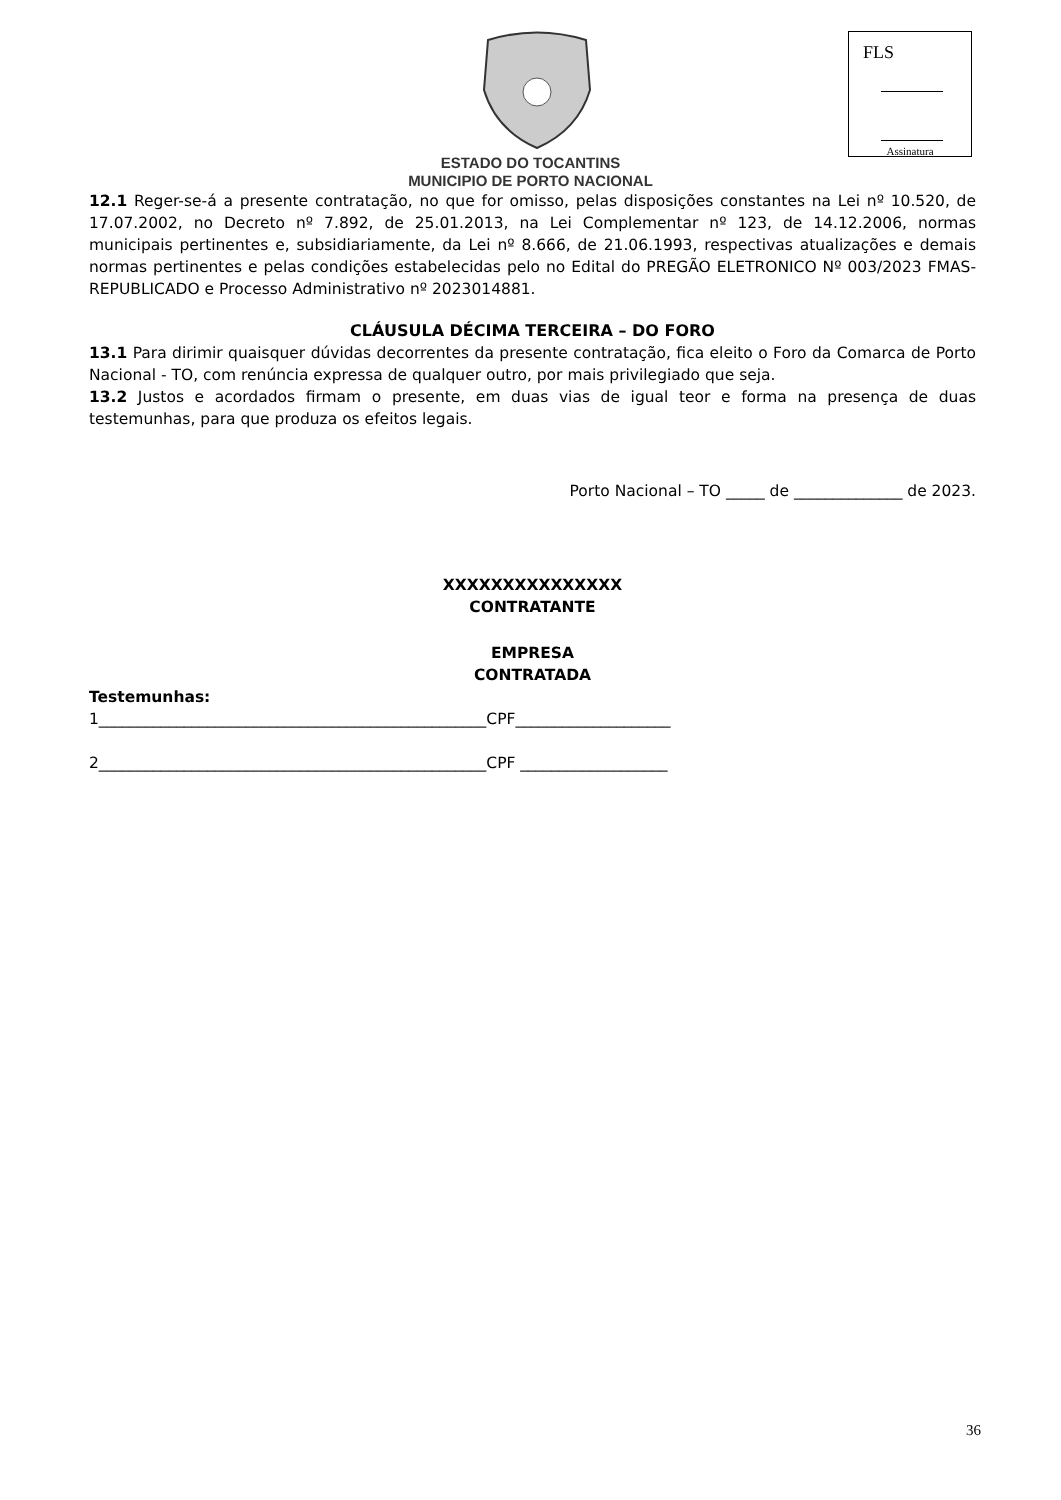FLS
Assinatura
ESTADO DO TOCANTINS
MUNICIPIO DE PORTO NACIONAL
12.1 Reger-se-á a presente contratação, no que for omisso, pelas disposições constantes na Lei nº 10.520, de 17.07.2002, no Decreto nº 7.892, de 25.01.2013, na Lei Complementar nº 123, de 14.12.2006, normas municipais pertinentes e, subsidiariamente, da Lei nº 8.666, de 21.06.1993, respectivas atualizações e demais normas pertinentes e pelas condições estabelecidas pelo no Edital do PREGÃO ELETRONICO Nº 003/2023 FMAS- REPUBLICADO e Processo Administrativo nº 2023014881.
CLÁUSULA DÉCIMA TERCEIRA – DO FORO
13.1 Para dirimir quaisquer dúvidas decorrentes da presente contratação, fica eleito o Foro da Comarca de Porto Nacional - TO, com renúncia expressa de qualquer outro, por mais privilegiado que seja.
13.2 Justos e acordados firmam o presente, em duas vias de igual teor e forma na presença de duas testemunhas, para que produza os efeitos legais.
Porto Nacional – TO _____ de ______________ de 2023.
XXXXXXXXXXXXXXX
CONTRATANTE
EMPRESA
CONTRATADA
Testemunhas:
1__________________________________________________CPF____________________
2__________________________________________________CPF ___________________
36